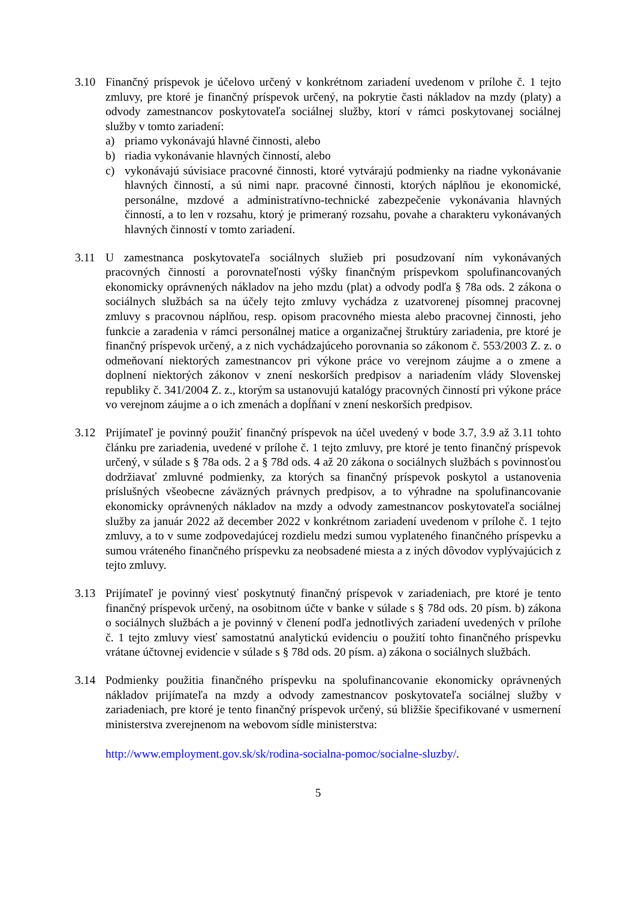3.10 Finančný príspevok je účelovo určený v konkrétnom zariadení uvedenom v prílohe č. 1 tejto zmluvy, pre ktoré je finančný príspevok určený, na pokrytie časti nákladov na mzdy (platy) a odvody zamestnancov poskytovateľa sociálnej služby, ktorí v rámci poskytovanej sociálnej služby v tomto zariadení:
a) priamo vykonávajú hlavné činnosti, alebo
b) riadia vykonávanie hlavných činností, alebo
c) vykonávajú súvisiace pracovné činnosti, ktoré vytvárajú podmienky na riadne vykonávanie hlavných činností, a sú nimi napr. pracovné činnosti, ktorých náplňou je ekonomické, personálne, mzdové a administratívno-technické zabezpečenie vykonávania hlavných činností, a to len v rozsahu, ktorý je primeraný rozsahu, povahe a charakteru vykonávaných hlavných činností v tomto zariadení.
3.11 U zamestnanca poskytovateľa sociálnych služieb pri posudzovaní ním vykonávaných pracovných činností a porovnateľnosti výšky finančným príspevkom spolufinancovaných ekonomicky oprávnených nákladov na jeho mzdu (plat) a odvody podľa § 78a ods. 2 zákona o sociálnych službách sa na účely tejto zmluvy vychádza z uzatvorenej písomnej pracovnej zmluvy s pracovnou náplňou, resp. opisom pracovného miesta alebo pracovnej činnosti, jeho funkcie a zaradenia v rámci personálnej matice a organizačnej štruktúry zariadenia, pre ktoré je finančný príspevok určený, a z nich vychádzajúceho porovnania so zákonom č. 553/2003 Z. z. o odmeňovaní niektorých zamestnancov pri výkone práce vo verejnom záujme a o zmene a doplnení niektorých zákonov v znení neskorších predpisov a nariadením vlády Slovenskej republiky č. 341/2004 Z. z., ktorým sa ustanovujú katalógy pracovných činností pri výkone práce vo verejnom záujme a o ich zmenách a dopĺňaní v znení neskorších predpisov.
3.12 Prijímateľ je povinný použiť finančný príspevok na účel uvedený v bode 3.7, 3.9 až 3.11 tohto článku pre zariadenia, uvedené v prílohe č. 1 tejto zmluvy, pre ktoré je tento finančný príspevok určený, v súlade s § 78a ods. 2 a § 78d ods. 4 až 20 zákona o sociálnych službách s povinnosťou dodržiavať zmluvné podmienky, za ktorých sa finančný príspevok poskytol a ustanovenia príslušných všeobecne záväzných právnych predpisov, a to výhradne na spolufinancovanie ekonomicky oprávnených nákladov na mzdy a odvody zamestnancov poskytovateľa sociálnej služby za január 2022 až december 2022 v konkrétnom zariadení uvedenom v prílohe č. 1 tejto zmluvy, a to v sume zodpovedajúcej rozdielu medzi sumou vyplateného finančného príspevku a sumou vráteného finančného príspevku za neobsadené miesta a z iných dôvodov vyplývajúcich z tejto zmluvy.
3.13 Prijímateľ je povinný viesť poskytnutý finančný príspevok v zariadeniach, pre ktoré je tento finančný príspevok určený, na osobitnom účte v banke v súlade s § 78d ods. 20 písm. b) zákona o sociálnych službách a je povinný v členení podľa jednotlivých zariadení uvedených v prílohe č. 1 tejto zmluvy viesť samostatnú analytickú evidenciu o použití tohto finančného príspevku vrátane účtovnej evidencie v súlade s § 78d ods. 20 písm. a) zákona o sociálnych službách.
3.14 Podmienky použitia finančného príspevku na spolufinancovanie ekonomicky oprávnených nákladov prijímateľa na mzdy a odvody zamestnancov poskytovateľa sociálnej služby v zariadeniach, pre ktoré je tento finančný príspevok určený, sú bližšie špecifikované v usmernení ministerstva zverejnenom na webovom sídle ministerstva:
http://www.employment.gov.sk/sk/rodina-socialna-pomoc/socialne-sluzby/.
5